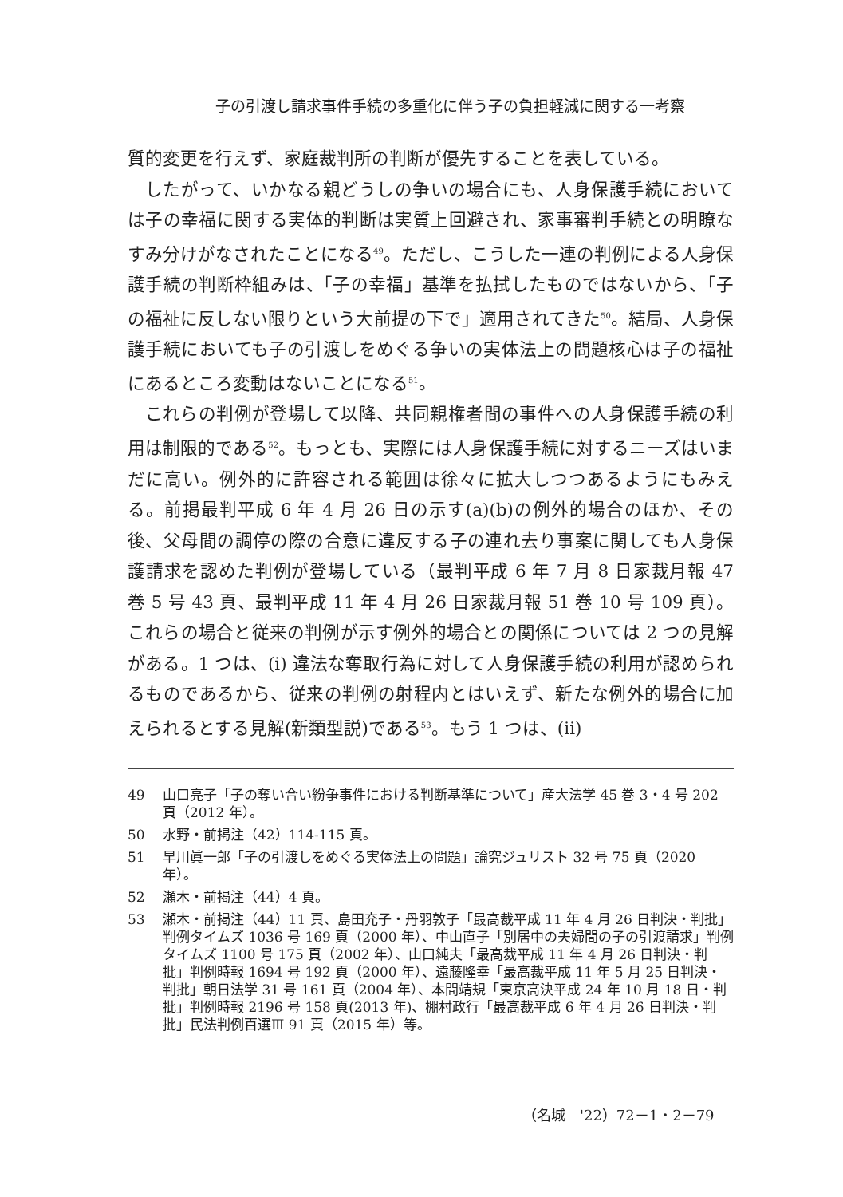子の引渡し請求事件手続の多重化に伴う子の負担軽減に関する一考察
質的変更を行えず、家庭裁判所の判断が優先することを表している。
したがって、いかなる親どうしの争いの場合にも、人身保護手続においては子の幸福に関する実体的判断は実質上回避され、家事審判手続との明瞭なすみ分けがなされたことになる<sup>49</sup>。ただし、こうした一連の判例による人身保護手続の判断枠組みは、「子の幸福」基準を払拭したものではないから、「子の福祉に反しない限りという大前提の下で」適用されてきた<sup>50</sup>。結局、人身保護手続においても子の引渡しをめぐる争いの実体法上の問題核心は子の福祉にあるところ変動はないことになる<sup>51</sup>。
これらの判例が登場して以降、共同親権者間の事件への人身保護手続の利用は制限的である<sup>52</sup>。もっとも、実際には人身保護手続に対するニーズはいまだに高い。例外的に許容される範囲は徐々に拡大しつつあるようにもみえる。前掲最判平成 6 年 4 月 26 日の示す(a)(b)の例外的場合のほか、その後、父母間の調停の際の合意に違反する子の連れ去り事案に関しても人身保護請求を認めた判例が登場している（最判平成 6 年 7 月 8 日家裁月報 47 巻 5 号 43 頁、最判平成 11 年 4 月 26 日家裁月報 51 巻 10 号 109 頁）。これらの場合と従来の判例が示す例外的場合との関係については 2 つの見解がある。1 つは、(i) 違法な奪取行為に対して人身保護手続の利用が認められるものであるから、従来の判例の射程内とはいえず、新たな例外的場合に加えられるとする見解(新類型説)である<sup>53</sup>。もう 1 つは、(ii)
49 山口亮子「子の奪い合い紛争事件における判断基準について」産大法学 45 巻 3・4 号 202 頁（2012 年）。
50 水野・前掲注（42）114-115 頁。
51 早川眞一郎「子の引渡しをめぐる実体法上の問題」論究ジュリスト 32 号 75 頁（2020 年）。
52 瀬木・前掲注（44）4 頁。
53 瀬木・前掲注（44）11 頁、島田充子・丹羽敦子「最高裁平成 11 年 4 月 26 日判決・判批」判例タイムズ 1036 号 169 頁（2000 年）、中山直子「別居中の夫婦間の子の引渡請求」判例タイムズ 1100 号 175 頁（2002 年）、山口純夫「最高裁平成 11 年 4 月 26 日判決・判批」判例時報 1694 号 192 頁（2000 年）、遠藤隆幸「最高裁平成 11 年 5 月 25 日判決・判批」朝日法学 31 号 161 頁（2004 年）、本間靖規「東京高決平成 24 年 10 月 18 日・判批」判例時報 2196 号 158 頁(2013 年)、棚村政行「最高裁平成 6 年 4 月 26 日判決・判批」民法判例百選Ⅲ 91 頁（2015 年）等。
（名城　'22）72－1・2－79